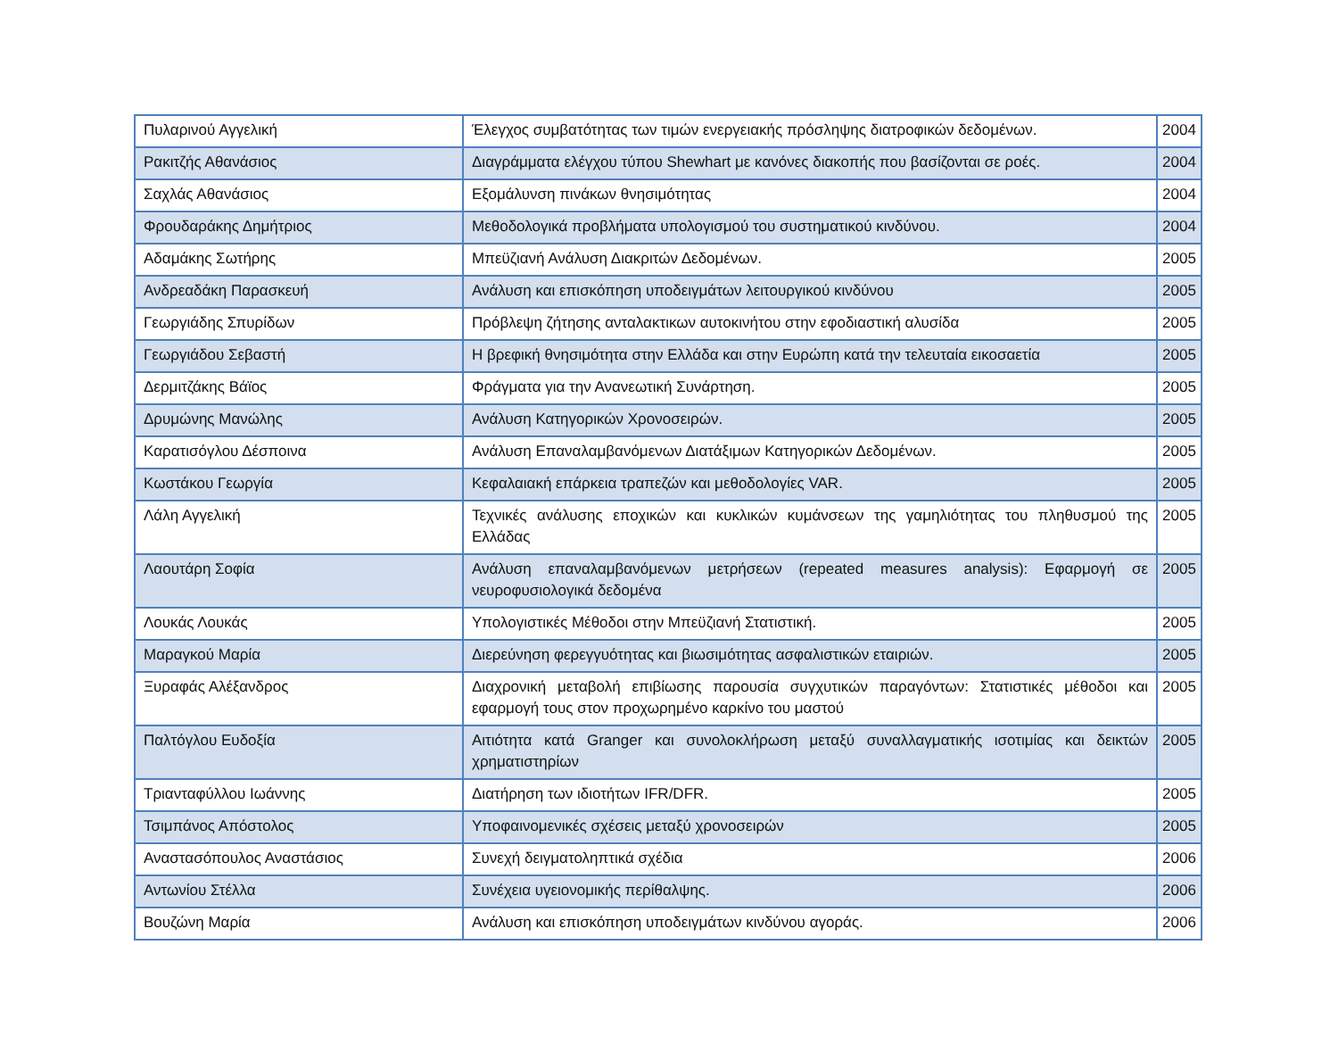| Πυλαρινού Αγγελική | Έλεγχος συμβατότητας των τιμών ενεργειακής πρόσληψης διατροφικών δεδομένων. | 2004 |
| Ρακιτζής Αθανάσιος | Διαγράμματα ελέγχου τύπου Shewhart με κανόνες διακοπής που βασίζονται σε ροές. | 2004 |
| Σαχλάς Αθανάσιος | Εξομάλυνση πινάκων θνησιμότητας | 2004 |
| Φρουδαράκης Δημήτριος | Μεθοδολογικά προβλήματα υπολογισμού του συστηματικού κινδύνου. | 2004 |
| Αδαμάκης Σωτήρης | Μπεϋζιανή Ανάλυση Διακριτών Δεδομένων. | 2005 |
| Ανδρεαδάκη Παρασκευή | Ανάλυση και επισκόπηση υποδειγμάτων λειτουργικού κινδύνου | 2005 |
| Γεωργιάδης Σπυρίδων | Πρόβλεψη ζήτησης ανταλακτικων αυτοκινήτου στην εφοδιαστική αλυσίδα | 2005 |
| Γεωργιάδου Σεβαστή | Η βρεφική θνησιμότητα στην Ελλάδα και στην Ευρώπη κατά την τελευταία εικοσαετία | 2005 |
| Δερμιτζάκης Βάϊος | Φράγματα για την Ανανεωτική Συνάρτηση. | 2005 |
| Δρυμώνης Μανώλης | Ανάλυση Κατηγορικών Χρονοσειρών. | 2005 |
| Καρατισόγλου Δέσποινα | Ανάλυση Επαναλαμβανόμενων Διατάξιμων Κατηγορικών Δεδομένων. | 2005 |
| Κωστάκου Γεωργία | Κεφαλαιακή επάρκεια τραπεζών και μεθοδολογίες VAR. | 2005 |
| Λάλη Αγγελική | Τεχνικές ανάλυσης εποχικών και κυκλικών κυμάνσεων της γαμηλιότητας του πληθυσμού της Ελλάδας | 2005 |
| Λαουτάρη Σοφία | Ανάλυση επαναλαμβανόμενων μετρήσεων (repeated measures analysis): Εφαρμογή σε νευροφυσιολογικά δεδομένα | 2005 |
| Λουκάς Λουκάς | Υπολογιστικές Μέθοδοι στην Μπεϋζιανή Στατιστική. | 2005 |
| Μαραγκού Μαρία | Διερεύνηση φερεγγυότητας και βιωσιμότητας ασφαλιστικών εταιριών. | 2005 |
| Ξυραφάς Αλέξανδρος | Διαχρονική μεταβολή επιβίωσης παρουσία συγχυτικών παραγόντων: Στατιστικές μέθοδοι και εφαρμογή τους στον προχωρημένο καρκίνο του μαστού | 2005 |
| Παλτόγλου Ευδοξία | Αιτιότητα κατά Granger και συνολοκλήρωση μεταξύ συναλλαγματικής ισοτιμίας και δεικτών χρηματιστηρίων | 2005 |
| Τριανταφύλλου Ιωάννης | Διατήρηση των ιδιοτήτων IFR/DFR. | 2005 |
| Τσιμπάνος Απόστολος | Υποφαινομενικές σχέσεις μεταξύ χρονοσειρών | 2005 |
| Αναστασόπουλος Αναστάσιος | Συνεχή δειγματοληπτικά σχέδια | 2006 |
| Αντωνίου Στέλλα | Συνέχεια υγειονομικής περίθαλψης. | 2006 |
| Βουζώνη Μαρία | Ανάλυση και επισκόπηση υποδειγμάτων κινδύνου αγοράς. | 2006 |